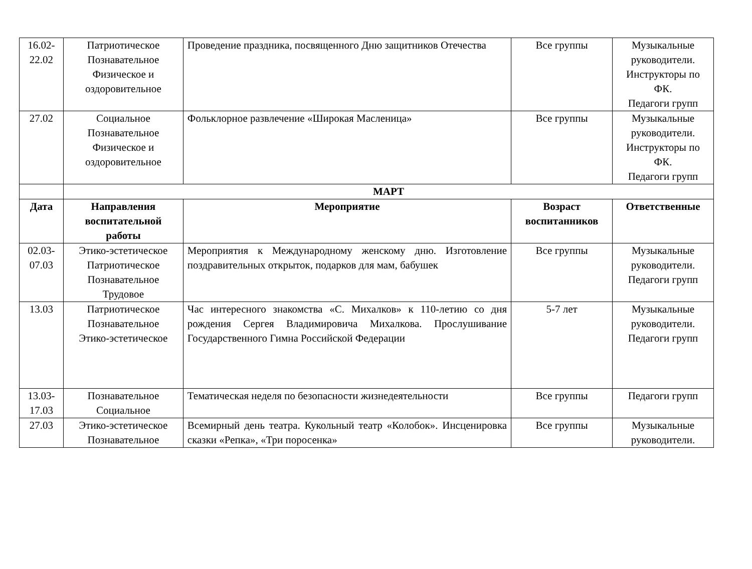| 16.02- 22.02 | Патриотическое Познавательное Физическое и оздоровительное | Проведение праздника, посвященного Дню защитников Отечества | Все группы | Музыкальные руководители. Инструкторы по ФК. Педагоги групп |
| 27.02 | Социальное Познавательное Физическое и оздоровительное | Фольклорное развлечение «Широкая Масленица» | Все группы | Музыкальные руководители. Инструкторы по ФК. Педагоги групп |
| | МАРТ | | | |
| Дата | Направления воспитательной работы | Мероприятие | Возраст воспитанников | Ответственные |
| 02.03- 07.03 | Этико-эстетическое Патриотическое Познавательное Трудовое | Мероприятия к Международному женскому дню. Изготовление поздравительных открыток, подарков для мам, бабушек | Все группы | Музыкальные руководители. Педагоги групп |
| 13.03 | Патриотическое Познавательное Этико-эстетическое | Час интересного знакомства «С. Михалков» к 110-летию со дня рождения Сергея Владимировича Михалкова. Прослушивание Государственного Гимна Российской Федерации | 5-7 лет | Музыкальные руководители. Педагоги групп |
| 13.03- 17.03 | Познавательное Социальное | Тематическая неделя по безопасности жизнедеятельности | Все группы | Педагоги групп |
| 27.03 | Этико-эстетическое Познавательное | Всемирный день театра. Кукольный театр «Колобок». Инсценировка сказки «Репка», «Три поросенка» | Все группы | Музыкальные руководители. |